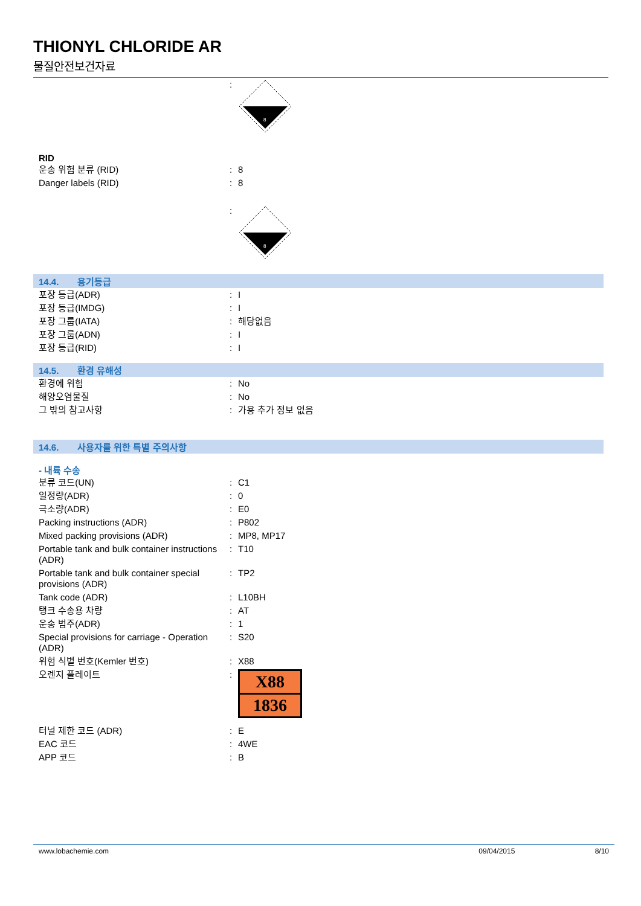THIONYL CHLORIDE AR
물질안전보건자료
| | : | 8 |
RID
| 운송 위험 분류 (RID) | : | 8 |
| Danger labels (RID) | : | 8 |
| | : | 8 |
14.4. 용기등급
| 포장 등급(ADR) | : | I |
| 포장 등급(IMDG) | : | I |
| 포장 그룹(IATA) | : | 해당없음 |
| 포장 그룹(ADN) | : | I |
| 포장 등급(RID) | : | I |
14.5. 환경 유해성
| 환경에 위험 | : | No |
| 해양오염물질 | : | No |
| 그 밖의 참고사항 | : | 가용 추가 정보 없음 |
14.6. 사용자를 위한 특별 주의사항
- 내륙 수송
| 분류 코드(UN) | : | C1 |
| 일정량(ADR) | : | 0 |
| 극소량(ADR) | : | E0 |
| Packing instructions (ADR) | : | P802 |
| Mixed packing provisions (ADR) | : | MP8, MP17 |
| Portable tank and bulk container instructions (ADR) | : | T10 |
| Portable tank and bulk container special provisions (ADR) | : | TP2 |
| Tank code (ADR) | : | L10BH |
| 탱크 수송용 차량 | : | AT |
| 운송 범주(ADR) | : | 1 |
| Special provisions for carriage - Operation (ADR) | : | S20 |
| 위험 식별 번호(Kemler 번호) | : | X88 |
| 오렌지 플레이트 | : | X88 1836 |
| 터널 제한 코드 (ADR) | : | E |
| EAC 코드 | : | 4WE |
| APP 코드 | : | B |
www.lobachemie.com 09/04/2015 8/10